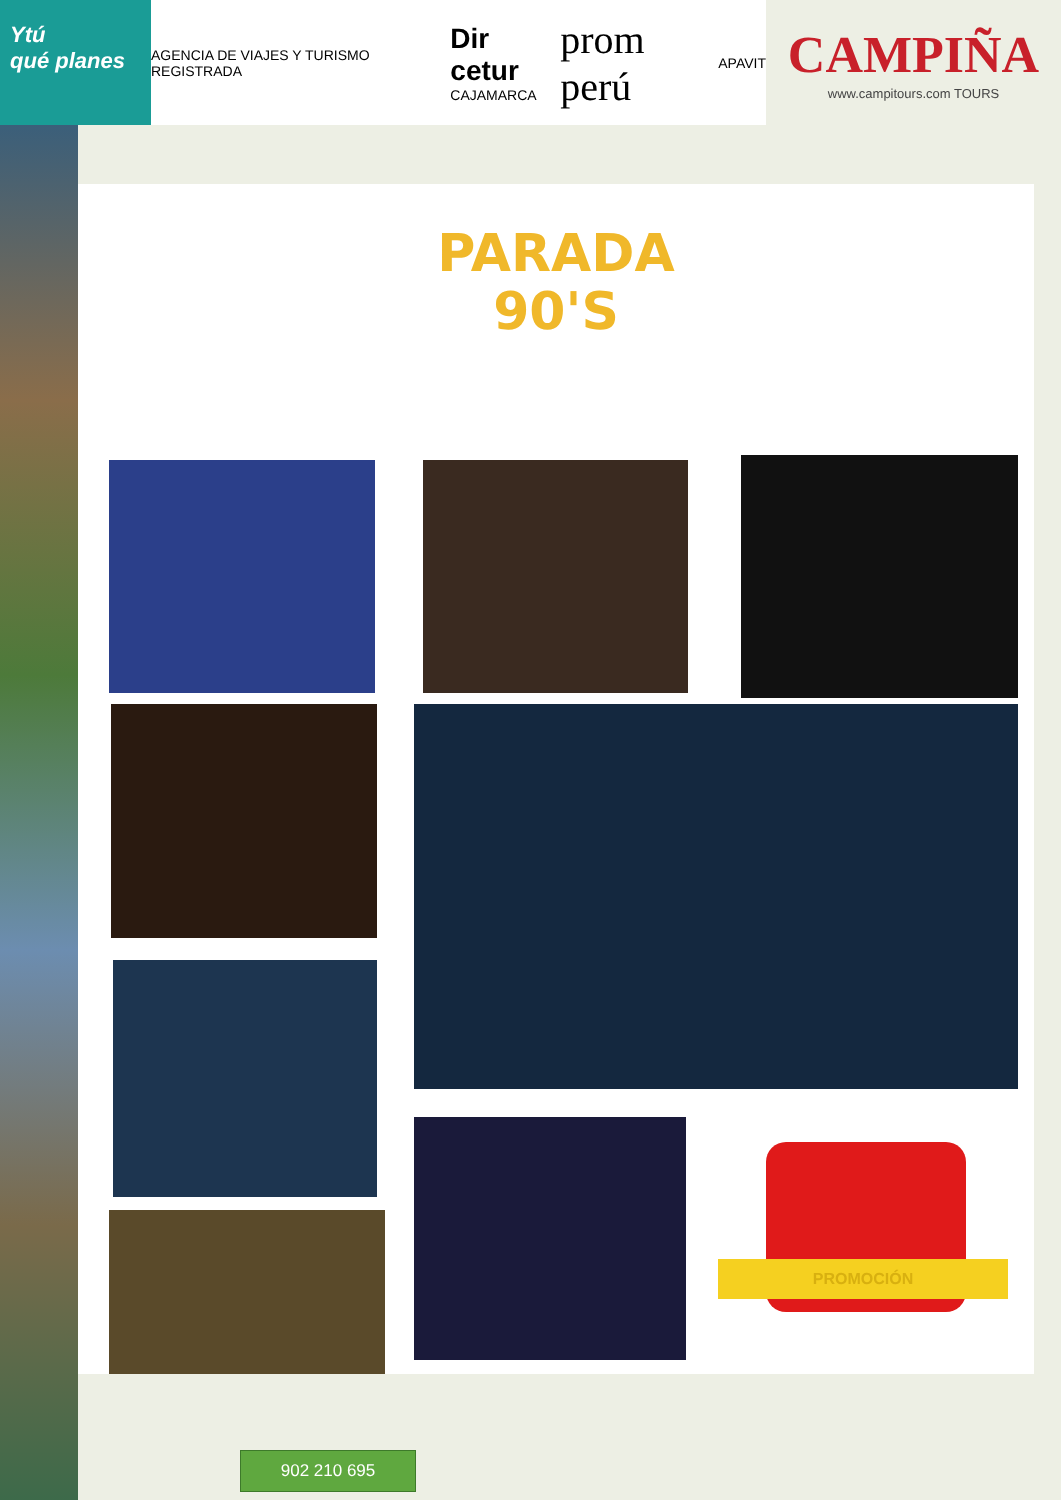Ytú
qué planes
AGENCIA DE VIAJES Y TURISMO REGISTRADA
Dir cetur
CAJAMARCA
prom perú
APAVIT
CAMPIÑA
www.campitours.com TOURS
PARADA
90'S
PROMOCIÓN
902 210 695